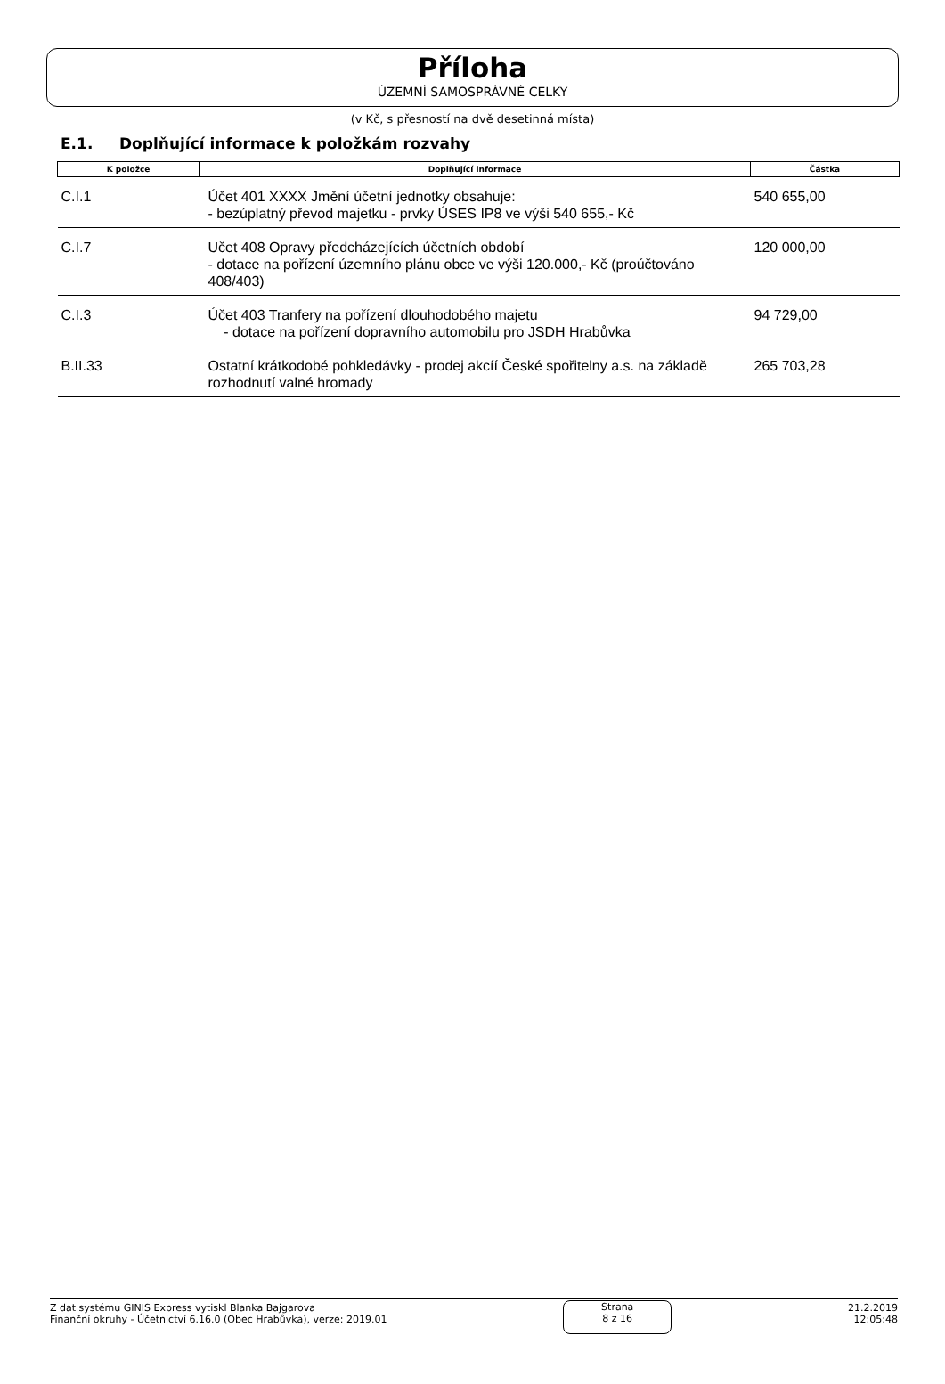Příloha
ÚZEMNÍ SAMOSPRÁVNÉ CELKY
(v Kč, s přesností na dvě desetinná místa)
E.1. Doplňující informace k položkám rozvahy
| K položce | Doplňující informace | Částka |
| --- | --- | --- |
| C.I.1 | Účet 401 XXXX Jmění účetní jednotky obsahuje: - bezúplatný převod majetku - prvky ÚSES IP8 ve výši 540 655,- Kč | 540 655,00 |
| C.I.7 | Učet 408 Opravy předcházejících účetních období - dotace na pořízení územního plánu obce ve výši 120.000,- Kč (proúčtováno 408/403) | 120 000,00 |
| C.I.3 | Účet 403 Tranfery na pořízení dlouhodobého majetu - dotace na pořízení dopravního automobilu pro JSDH Hrabůvka | 94 729,00 |
| B.II.33 | Ostatní krátkodobé pohkledávky - prodej akcíí České spořitelny a.s. na základě rozhodnutí valné hromady | 265 703,28 |
Z dat systému GINIS Express vytiskl Blanka Bajgarova
Finanční okruhy - Účetnictví 6.16.0 (Obec Hrabůvka), verze: 2019.01
Strana
8 z 16
21.2.2019
12:05:48